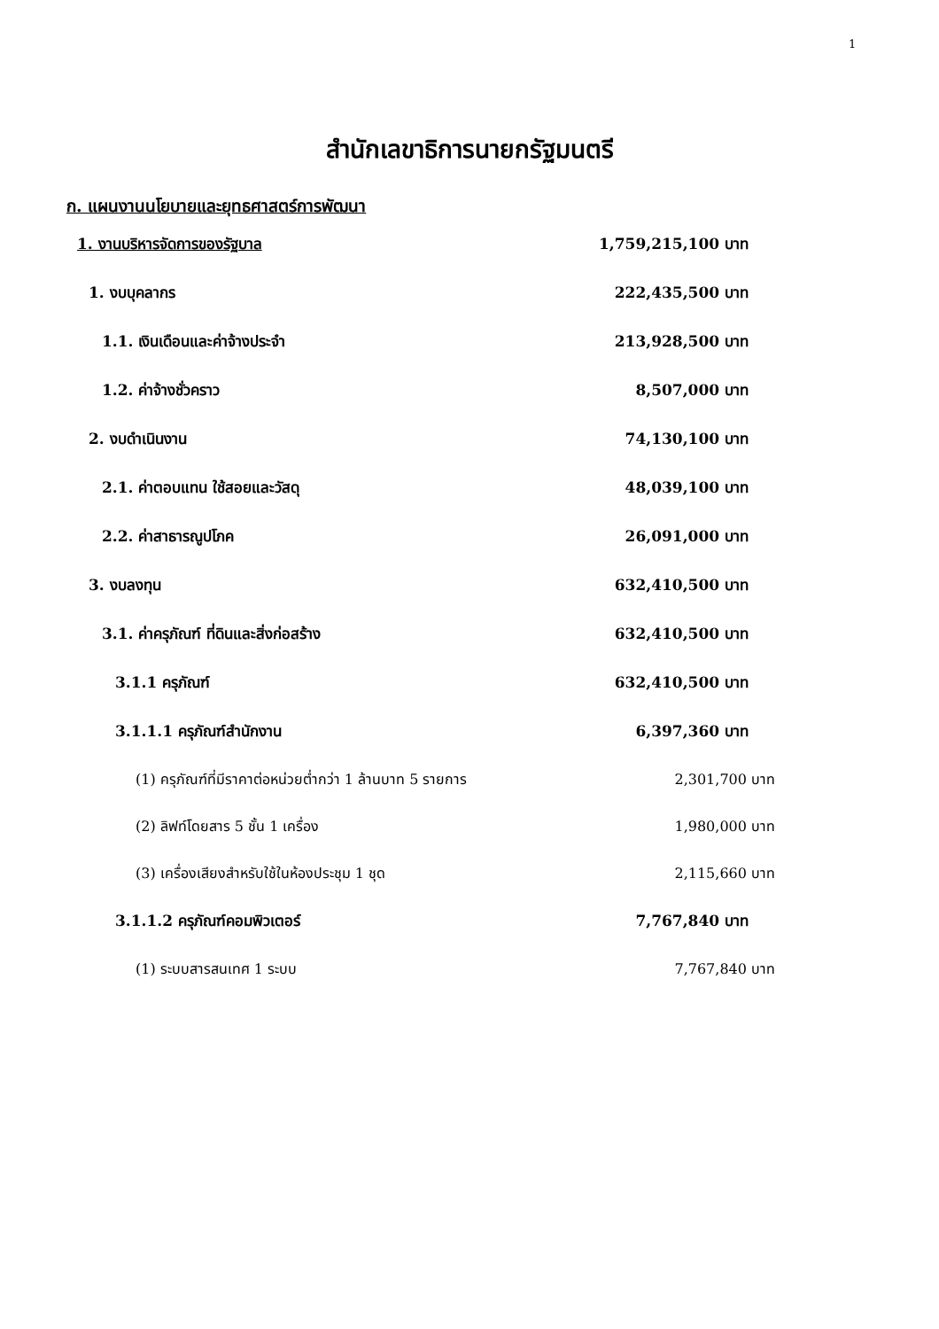1
สำนักเลขาธิการนายกรัฐมนตรี
ก. แผนงานนโยบายและยุทธศาสตร์การพัฒนา
| 1. งานบริหารจัดการของรัฐบาล | 1,759,215,100 บาท |
| 1. งบบุคลากร | 222,435,500 บาท |
| 1.1. เงินเดือนและค่าจ้างประจำ | 213,928,500 บาท |
| 1.2. ค่าจ้างชั่วคราว | 8,507,000 บาท |
| 2. งบดำเนินงาน | 74,130,100 บาท |
| 2.1. ค่าตอบแทน ใช้สอยและวัสดุ | 48,039,100 บาท |
| 2.2. ค่าสาธารณูปโภค | 26,091,000 บาท |
| 3. งบลงทุน | 632,410,500 บาท |
| 3.1. ค่าครุภัณฑ์ ที่ดินและสิ่งก่อสร้าง | 632,410,500 บาท |
| 3.1.1 ครุภัณฑ์ | 632,410,500 บาท |
| 3.1.1.1 ครุภัณฑ์สำนักงาน | 6,397,360 บาท |
| (1) ครุภัณฑ์ที่มีราคาต่อหน่วยต่ำกว่า 1 ล้านบาท 5 รายการ | 2,301,700 บาท |
| (2) ลิฟท์โดยสาร 5 ชั้น 1 เครื่อง | 1,980,000 บาท |
| (3) เครื่องเสียงสำหรับใช้ในห้องประชุม 1 ชุด | 2,115,660 บาท |
| 3.1.1.2 ครุภัณฑ์คอมพิวเตอร์ | 7,767,840 บาท |
| (1) ระบบสารสนเทศ 1 ระบบ | 7,767,840 บาท |